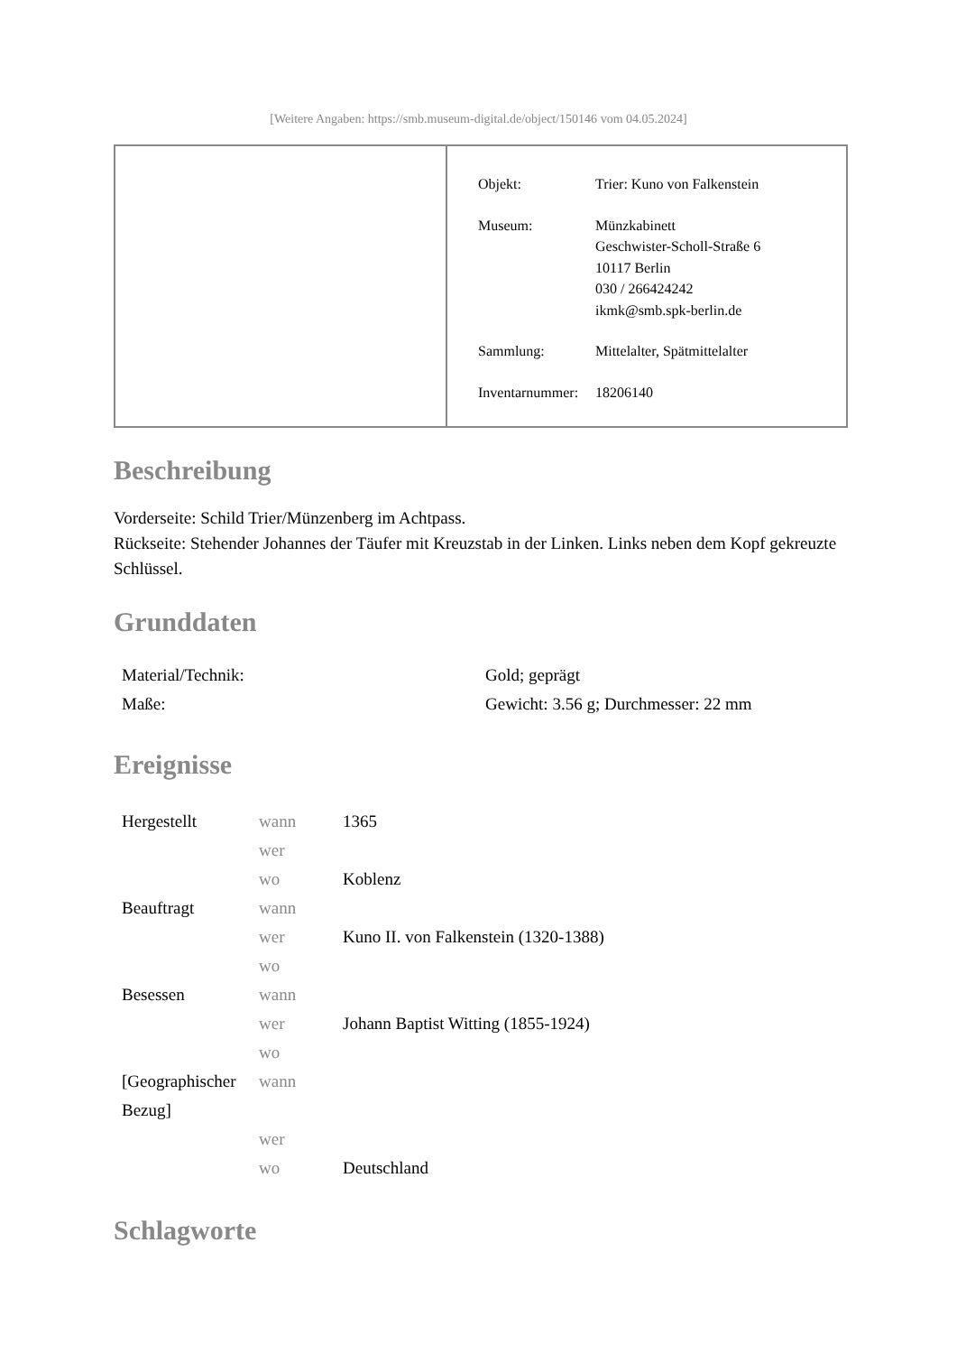[Weitere Angaben: https://smb.museum-digital.de/object/150146 vom 04.05.2024]
| Objekt: | Trier: Kuno von Falkenstein |
| Museum: | Münzkabinett Geschwister-Scholl-Straße 6 10117 Berlin 030 / 266424242 ikmk@smb.spk-berlin.de |
| Sammlung: | Mittelalter, Spätmittelalter |
| Inventarnummer: | 18206140 |
Beschreibung
Vorderseite: Schild Trier/Münzenberg im Achtpass.
Rückseite: Stehender Johannes der Täufer mit Kreuzstab in der Linken. Links neben dem Kopf gekreuzte Schlüssel.
Grunddaten
| Material/Technik: | Gold; geprägt |
| Maße: | Gewicht: 3.56 g; Durchmesser: 22 mm |
Ereignisse
| Hergestellt | wann | 1365 |
| | wer | |
| | wo | Koblenz |
| Beauftragt | wann | |
| | wer | Kuno II. von Falkenstein (1320-1388) |
| | wo | |
| Besessen | wann | |
| | wer | Johann Baptist Witting (1855-1924) |
| | wo | |
| [Geographischer Bezug] | wann | |
| | wer | |
| | wo | Deutschland |
Schlagworte